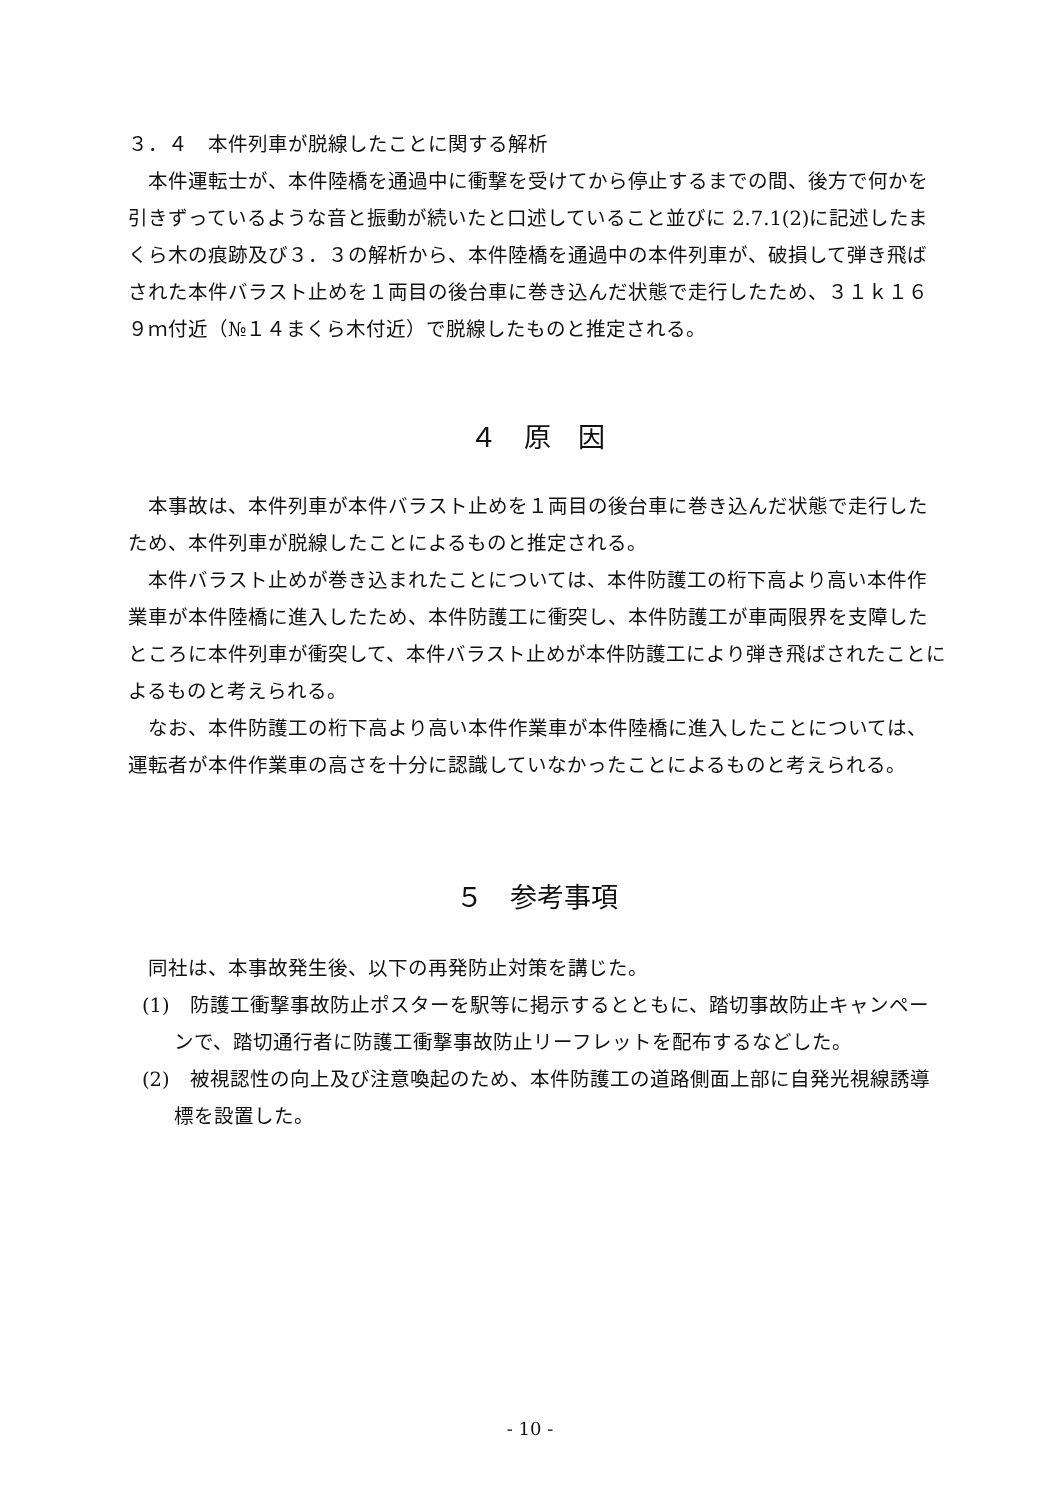３．４　本件列車が脱線したことに関する解析
本件運転士が、本件陸橋を通過中に衝撃を受けてから停止するまでの間、後方で何かを引きずっているような音と振動が続いたと口述していること並びに 2.7.1(2)に記述したまくら木の痕跡及び３．３の解析から、本件陸橋を通過中の本件列車が、破損して弾き飛ばされた本件バラスト止めを１両目の後台車に巻き込んだ状態で走行したため、３１ｋ１６９ｍ付近（№１４まくら木付近）で脱線したものと推定される。
４　原　因
本事故は、本件列車が本件バラスト止めを１両目の後台車に巻き込んだ状態で走行したため、本件列車が脱線したことによるものと推定される。
本件バラスト止めが巻き込まれたことについては、本件防護工の桁下高より高い本件作業車が本件陸橋に進入したため、本件防護工に衝突し、本件防護工が車両限界を支障したところに本件列車が衝突して、本件バラスト止めが本件防護工により弾き飛ばされたことによるものと考えられる。
なお、本件防護工の桁下高より高い本件作業車が本件陸橋に進入したことについては、運転者が本件作業車の高さを十分に認識していなかったことによるものと考えられる。
５　参考事項
同社は、本事故発生後、以下の再発防止対策を講じた。
(1)　防護工衝撃事故防止ポスターを駅等に掲示するとともに、踏切事故防止キャンペーンで、踏切通行者に防護工衝撃事故防止リーフレットを配布するなどした。
(2)　被視認性の向上及び注意喚起のため、本件防護工の道路側面上部に自発光視線誘導標を設置した。
- 10 -